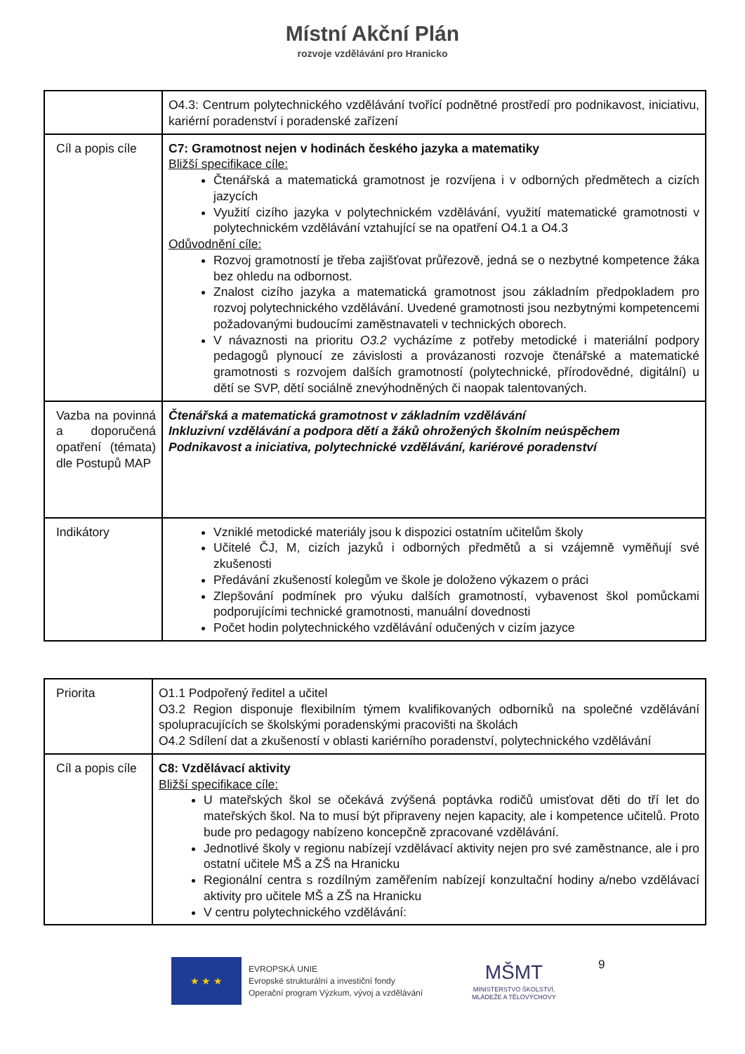Místní Akční Plán
rozvoje vzdělávání pro Hranicko
| | O4.3: Centrum polytechnického vzdělávání tvořící podnětné prostředí pro podnikavost, iniciativu, kariérní poradenství i poradenské zařízení |
| Cíl a popis cíle | C7: Gramotnost nejen v hodinách českého jazyka a matematiky Bližší specifikace cíle: Čtenářská a matematická gramotnost je rozvíjena i v odborných předmětech a cizích jazycích Využití cizího jazyka v polytechnickém vzdělávání, využití matematické gramotnosti v polytechnickém vzdělávání vztahující se na opatření O4.1 a O4.3 Odůvodnění cíle: Rozvoj gramotností je třeba zajišťovat průřezově, jedná se o nezbytné kompetence žáka bez ohledu na odbornost. Znalost cizího jazyka a matematická gramotnost jsou základním předpokladem pro rozvoj polytechnického vzdělávání. Uvedené gramotnosti jsou nezbytnými kompetencemi požadovanými budoucími zaměstnavateli v technických oborech. V návaznosti na prioritu O3.2 vycházíme z potřeby metodické i materiální podpory pedagogů plynoucí ze závislosti a provázanosti rozvoje čtenářské a matematické gramotnosti s rozvojem dalších gramotností (polytechnické, přírodovědné, digitální) u dětí se SVP, dětí sociálně znevýhodněných či naopak talentovaných. |
| Vazba na povinná a doporučená opatření (témata) dle Postupů MAP | Čtenářská a matematická gramotnost v základním vzdělávání Inkluzivní vzdělávání a podpora dětí a žáků ohrožených školním neúspěchem Podnikavost a iniciativa, polytechnické vzdělávání, kariérové poradenství |
| Indikátory | Vzniklé metodické materiály jsou k dispozici ostatním učitelům školy Učitelé ČJ, M, cizích jazyků i odborných předmětů a si vzájemně vyměňují své zkušenosti Předávání zkušeností kolegům ve škole je doloženo výkazem o práci Zlepšování podmínek pro výuku dalších gramotností, vybavenost škol pomůckami podporujícími technické gramotnosti, manuální dovednosti Počet hodin polytechnického vzdělávání odučených v cizím jazyce |
| Priorita | O1.1 Podpořený ředitel a učitel O3.2 Region disponuje flexibilním týmem kvalifikovaných odborníků na společné vzdělávání spolupracujících se školskými poradenskými pracovišti na školách O4.2 Sdílení dat a zkušeností v oblasti kariérního poradenství, polytechnického vzdělávání |
| Cíl a popis cíle | C8: Vzdělávací aktivity Bližší specifikace cíle: U mateřských škol se očekává zvýšená poptávka rodičů umisťovat děti do tří let do mateřských škol. Na to musí být připraveny nejen kapacity, ale i kompetence učitelů. Proto bude pro pedagogy nabízeno koncepčně zpracované vzdělávání. Jednotlivé školy v regionu nabízejí vzdělávací aktivity nejen pro své zaměstnance, ale i pro ostatní učitele MŠ a ZŠ na Hranicku Regionální centra s rozdílným zaměřením nabízejí konzultační hodiny a/nebo vzdělávací aktivity pro učitele MŠ a ZŠ na Hranicku V centru polytechnického vzdělávání: |
★ ★ ★
EVROPSKÁ UNIE
Evropské strukturální a investiční fondy
Operační program Výzkum, vývoj a vzdělávání
MŠMT
MINISTERSTVO ŠKOLSTVÍ,
MLÁDEŽE A TĚLOVÝCHOVY
9